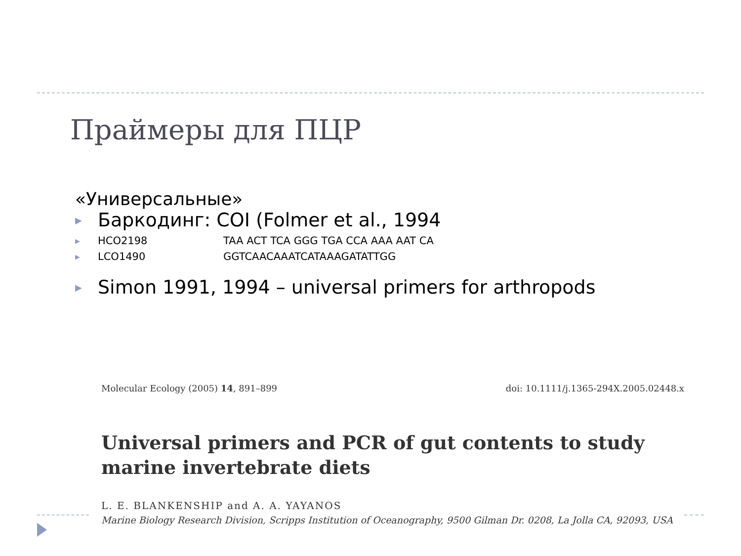Праймеры для ПЦР
«Универсальные»
▶ Баркодинг: COI (Folmer et al., 1994
▶ HCO2198 TAA ACT TCA GGG TGA CCA AAA AAT CA
▶ LCO1490 GGTCAACAAATCATAAAGATATTGG
▶ Simon 1991, 1994 – universal primers for arthropods
Molecular Ecology (2005) 14, 891–899 doi: 10.1111/j.1365-294X.2005.02448.x
Universal primers and PCR of gut contents to study marine invertebrate diets
L. E. BLANKENSHIP and A. A. YAYANOS
Marine Biology Research Division, Scripps Institution of Oceanography, 9500 Gilman Dr. 0208, La Jolla CA, 92093, USA